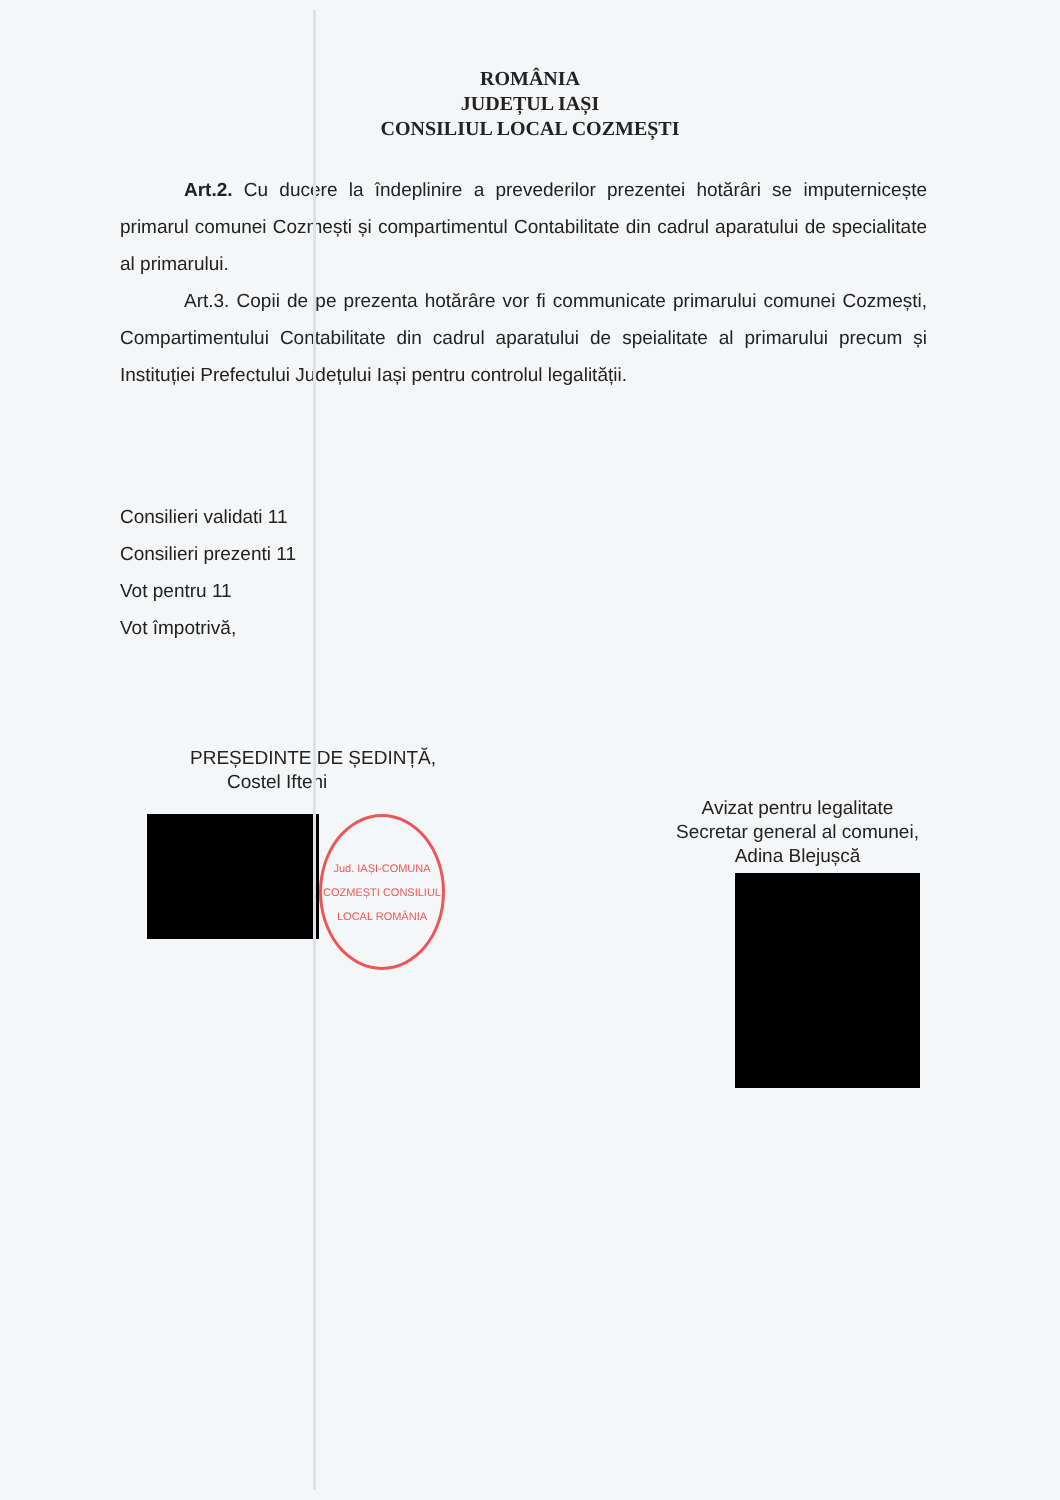ROMÂNIA
JUDEȚUL IAȘI
CONSILIUL LOCAL COZMEȘTI
Art.2. Cu ducere la îndeplinire a prevederilor prezentei hotărâri se imputernicește primarul comunei Cozmești și compartimentul Contabilitate din cadrul aparatului de specialitate al primarului.
Art.3. Copii de pe prezenta hotărâre vor fi communicate primarului comunei Cozmești, Compartimentului Contabilitate din cadrul aparatului de speialitate al primarului precum și Instituției Prefectului Județului Iași pentru controlul legalității.
Consilieri validati 11
Consilieri prezenti 11
Vot pentru 11
Vot împotrivă,
PREȘEDINTE DE ȘEDINȚĂ,
Costel Ifteni
Jud. IAȘI-COMUNA COZMEȘTI CONSILIUL LOCAL ROMÂNIA
Avizat pentru legalitate
Secretar general al comunei,
Adina Blejușcă